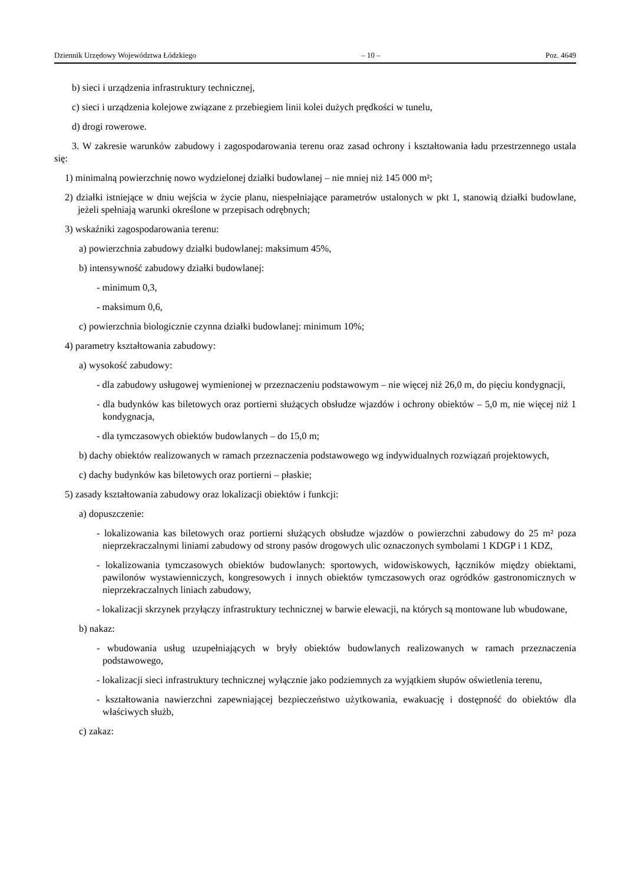Dziennik Urzędowy Województwa Łódzkiego – 10 – Poz. 4649
b) sieci i urządzenia infrastruktury technicznej,
c) sieci i urządzenia kolejowe związane z przebiegiem linii kolei dużych prędkości w tunelu,
d) drogi rowerowe.
3. W zakresie warunków zabudowy i zagospodarowania terenu oraz zasad ochrony i kształtowania ładu przestrzennego ustala się:
1) minimalną powierzchnię nowo wydzielonej działki budowlanej – nie mniej niż 145 000 m²;
2) działki istniejące w dniu wejścia w życie planu, niespełniające parametrów ustalonych w pkt 1, stanowią działki budowlane, jeżeli spełniają warunki określone w przepisach odrębnych;
3) wskaźniki zagospodarowania terenu:
a) powierzchnia zabudowy działki budowlanej: maksimum 45%,
b) intensywność zabudowy działki budowlanej:
- minimum 0,3,
- maksimum 0,6,
c) powierzchnia biologicznie czynna działki budowlanej: minimum 10%;
4) parametry kształtowania zabudowy:
a) wysokość zabudowy:
- dla zabudowy usługowej wymienionej w przeznaczeniu podstawowym – nie więcej niż 26,0 m, do pięciu kondygnacji,
- dla budynków kas biletowych oraz portierni służących obsłudze wjazdów i ochrony obiektów – 5,0 m, nie więcej niż 1 kondygnacja,
- dla tymczasowych obiektów budowlanych – do 15,0 m;
b) dachy obiektów realizowanych w ramach przeznaczenia podstawowego wg indywidualnych rozwiązań projektowych,
c) dachy budynków kas biletowych oraz portierni – płaskie;
5) zasady kształtowania zabudowy oraz lokalizacji obiektów i funkcji:
a) dopuszczenie:
- lokalizowania kas biletowych oraz portierni służących obsłudze wjazdów o powierzchni zabudowy do 25 m² poza nieprzekraczalnymi liniami zabudowy od strony pasów drogowych ulic oznaczonych symbolami 1 KDGP i 1 KDZ,
- lokalizowania tymczasowych obiektów budowlanych: sportowych, widowiskowych, łączników między obiektami, pawilonów wystawienniczych, kongresowych i innych obiektów tymczasowych oraz ogródków gastronomicznych w nieprzekraczalnych liniach zabudowy,
- lokalizacji skrzynek przyłączy infrastruktury technicznej w barwie elewacji, na których są montowane lub wbudowane,
b) nakaz:
- wbudowania usług uzupełniających w bryły obiektów budowlanych realizowanych w ramach przeznaczenia podstawowego,
- lokalizacji sieci infrastruktury technicznej wyłącznie jako podziemnych za wyjątkiem słupów oświetlenia terenu,
- kształtowania nawierzchni zapewniającej bezpieczeństwo użytkowania, ewakuację i dostępność do obiektów dla właściwych służb,
c) zakaz: